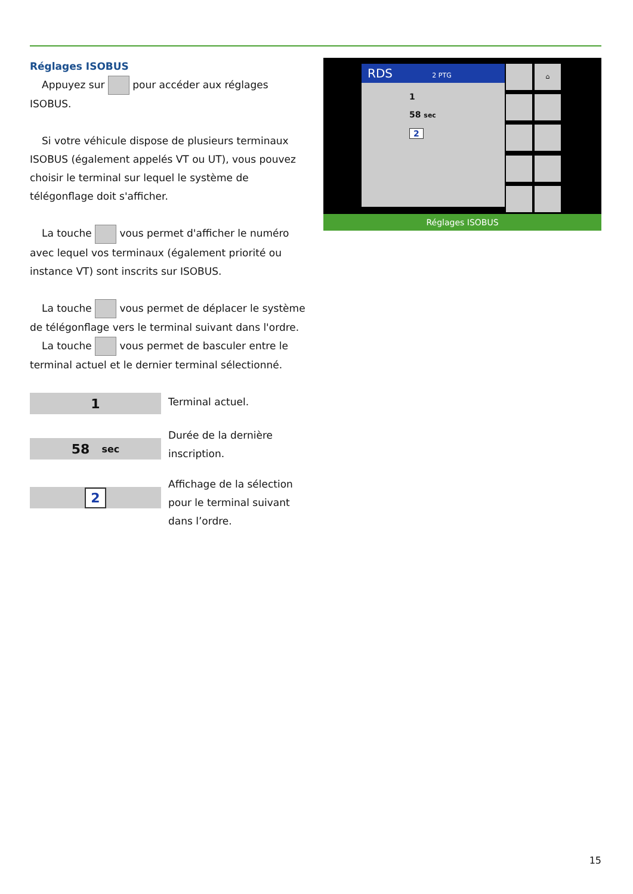Réglages ISOBUS
Appuyez sur pour accéder aux réglages ISOBUS.
Si votre véhicule dispose de plusieurs terminaux ISOBUS (également appelés VT ou UT), vous pouvez choisir le terminal sur lequel le système de télégonflage doit s'afficher.
La touche vous permet d'afficher le numéro avec lequel vos terminaux (également priorité ou instance VT) sont inscrits sur ISOBUS.
La touche vous permet de déplacer le système de télégonflage vers le terminal suivant dans l'ordre.
La touche vous permet de basculer entre le terminal actuel et le dernier terminal sélectionné.
1
Terminal actuel.
58 sec
Durée de la dernière inscription.
2
Affichage de la sélection pour le terminal suivant dans l’ordre.
RDS 2 PTG
1
58 sec
2
⌂
Réglages ISOBUS
15